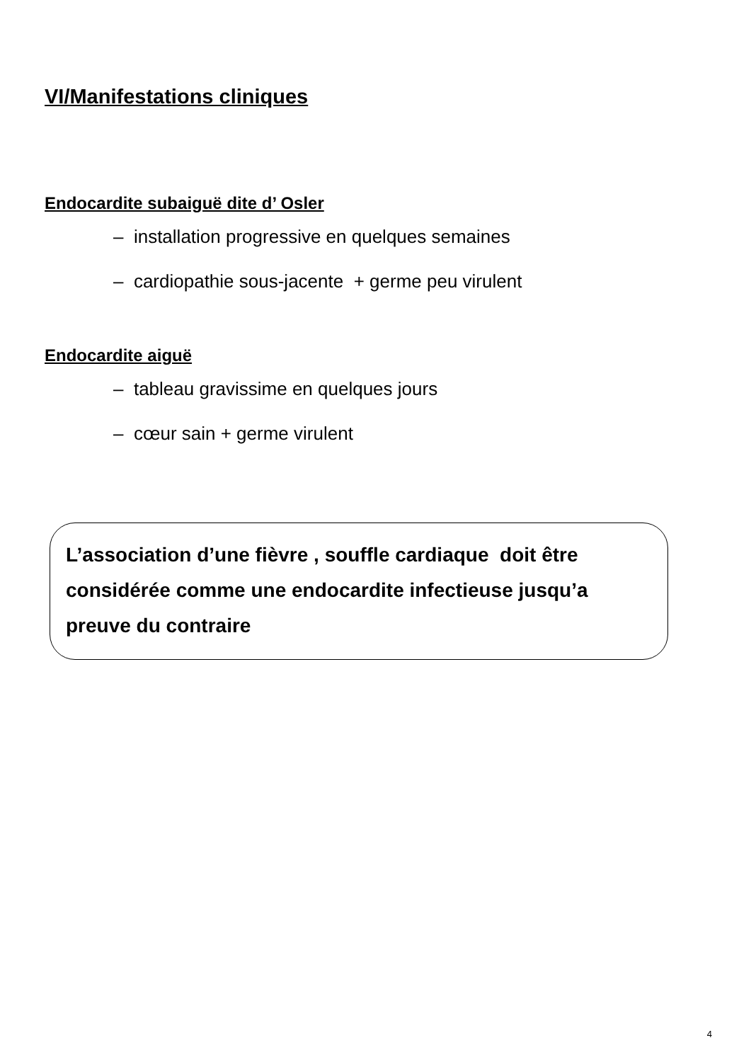VI/Manifestations cliniques
Endocardite subaiguë dite d’ Osler
– installation progressive en quelques semaines
– cardiopathie sous-jacente + germe peu virulent
Endocardite aiguë
– tableau gravissime en quelques jours
– cœur sain + germe virulent
L’association d’une fièvre , souffle cardiaque doit être considérée comme une endocardite infectieuse jusqu’a preuve du contraire
4